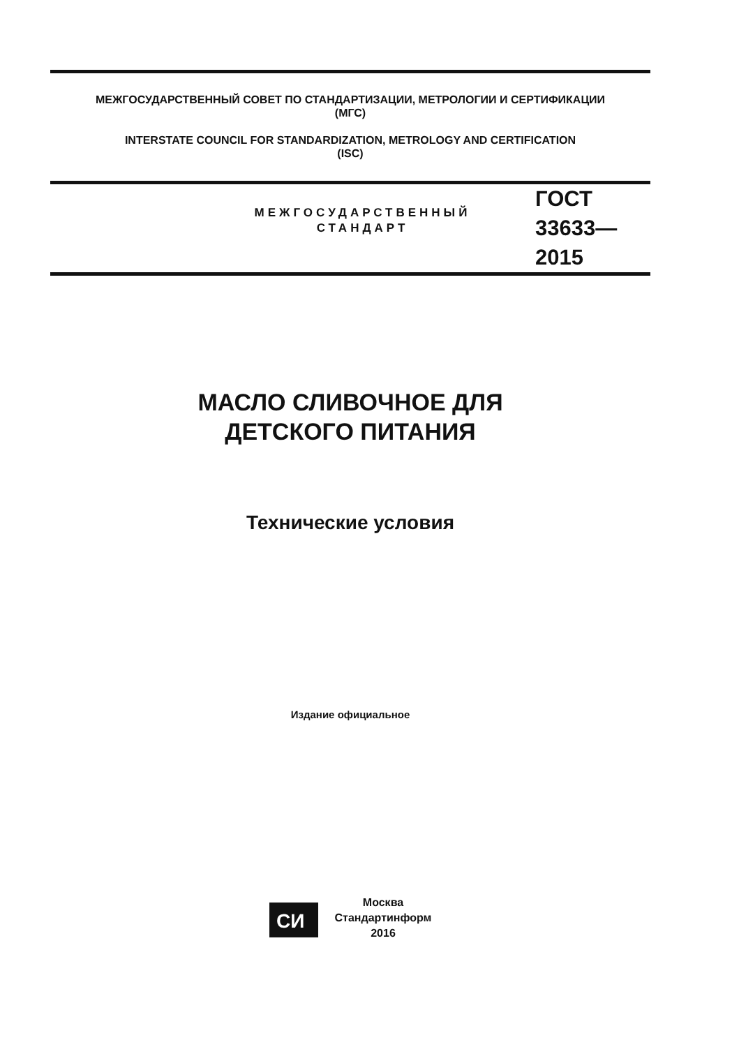МЕЖГОСУДАРСТВЕННЫЙ СОВЕТ ПО СТАНДАРТИЗАЦИИ, МЕТРОЛОГИИ И СЕРТИФИКАЦИИ
(МГС)
INTERSTATE COUNCIL FOR STANDARDIZATION, METROLOGY AND CERTIFICATION
(ISC)
МЕЖГОСУДАРСТВЕННЫЙ
СТАНДАРТ
ГОСТ
33633—
2015
МАСЛО СЛИВОЧНОЕ ДЛЯ
ДЕТСКОГО ПИТАНИЯ
Технические условия
Издание официальное
СИ
Москва
Стандартинформ
2016